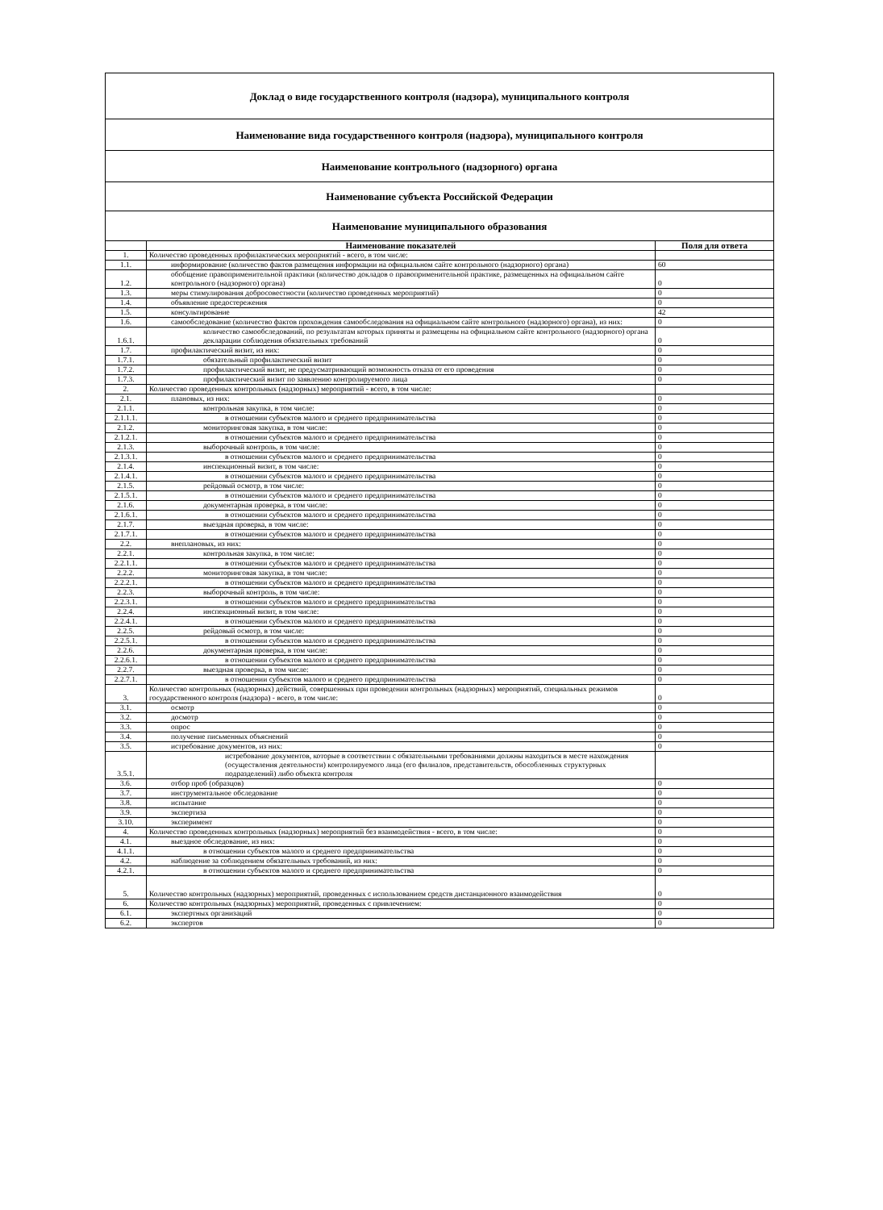| Доклад о виде государственного контроля (надзора), муниципального контроля | | |
| Наименование вида государственного контроля (надзора), муниципального контроля | | |
| Наименование контрольного (надзорного) органа | | |
| Наименование субъекта Российской Федерации | | |
| Наименование муниципального образования | | |
| | Наименование показателей | Поля для ответа |
| 1. | Количество проведенных профилактических мероприятий - всего, в том числе: | |
| 1.1. | информирование (количество фактов размещения информации на официальном сайте контрольного (надзорного) органа) | 60 |
| 1.2. | обобщение правоприменительной практики (количество докладов о правоприменительной практике, размещенных на официальном сайте контрольного (надзорного) органа) | 0 |
| 1.3. | меры стимулирования добросовестности (количество проведенных мероприятий) | 0 |
| 1.4. | объявление предостережения | 0 |
| 1.5. | консультирование | 42 |
| 1.6. | самообследование (количество фактов прохождения самообследования на официальном сайте контрольного (надзорного) органа), из них: | 0 |
| 1.6.1. | количество самообследований, по результатам которых приняты и размещены на официальном сайте контрольного (надзорного) органа декларации соблюдения обязательных требований | 0 |
| 1.7. | профилактический визит, из них: | 0 |
| 1.7.1. | обязательный профилактический визит | 0 |
| 1.7.2. | профилактический визит, не предусматривающий возможность отказа от его проведения | 0 |
| 1.7.3. | профилактический визит по заявлению контролируемого лица | 0 |
| 2. | Количество проведенных контрольных (надзорных) мероприятий - всего, в том числе: | |
| 2.1. | плановых, из них: | 0 |
| 2.1.1. | контрольная закупка, в том числе: | 0 |
| 2.1.1.1. | в отношении субъектов малого и среднего предпринимательства | 0 |
| 2.1.2. | мониторинговая закупка, в том числе: | 0 |
| 2.1.2.1. | в отношении субъектов малого и среднего предпринимательства | 0 |
| 2.1.3. | выборочный контроль, в том числе: | 0 |
| 2.1.3.1. | в отношении субъектов малого и среднего предпринимательства | 0 |
| 2.1.4. | инспекционный визит, в том числе: | 0 |
| 2.1.4.1. | в отношении субъектов малого и среднего предпринимательства | 0 |
| 2.1.5. | рейдовый осмотр, в том числе: | 0 |
| 2.1.5.1. | в отношении субъектов малого и среднего предпринимательства | 0 |
| 2.1.6. | документарная проверка, в том числе: | 0 |
| 2.1.6.1. | в отношении субъектов малого и среднего предпринимательства | 0 |
| 2.1.7. | выездная проверка, в том числе: | 0 |
| 2.1.7.1. | в отношении субъектов малого и среднего предпринимательства | 0 |
| 2.2. | внеплановых, из них: | 0 |
| 2.2.1. | контрольная закупка, в том числе: | 0 |
| 2.2.1.1. | в отношении субъектов малого и среднего предпринимательства | 0 |
| 2.2.2. | мониторинговая закупка, в том числе: | 0 |
| 2.2.2.1. | в отношении субъектов малого и среднего предпринимательства | 0 |
| 2.2.3. | выборочный контроль, в том числе: | 0 |
| 2.2.3.1. | в отношении субъектов малого и среднего предпринимательства | 0 |
| 2.2.4. | инспекционный визит, в том числе: | 0 |
| 2.2.4.1. | в отношении субъектов малого и среднего предпринимательства | 0 |
| 2.2.5. | рейдовый осмотр, в том числе: | 0 |
| 2.2.5.1. | в отношении субъектов малого и среднего предпринимательства | 0 |
| 2.2.6. | документарная проверка, в том числе: | 0 |
| 2.2.6.1. | в отношении субъектов малого и среднего предпринимательства | 0 |
| 2.2.7. | выездная проверка, в том числе: | 0 |
| 2.2.7.1. | в отношении субъектов малого и среднего предпринимательства | 0 |
| 3. | Количество контрольных (надзорных) действий, совершенных при проведении контрольных (надзорных) мероприятий, специальных режимов государственного контроля (надзора) - всего, в том числе: | 0 |
| 3.1. | осмотр | 0 |
| 3.2. | досмотр | 0 |
| 3.3. | опрос | 0 |
| 3.4. | получение письменных объяснений | 0 |
| 3.5. | истребование документов, из них: | 0 |
| 3.5.1. | истребование документов, которые в соответствии с обязательными требованиями должны находиться в месте нахождения (осуществления деятельности) контролируемого лица (его филиалов, представительств, обособленных структурных подразделений) либо объекта контроля | |
| 3.6. | отбор проб (образцов) | 0 |
| 3.7. | инструментальное обследование | 0 |
| 3.8. | испытание | 0 |
| 3.9. | экспертиза | 0 |
| 3.10. | эксперимент | 0 |
| 4. | Количество проведенных контрольных (надзорных) мероприятий без взаимодействия - всего, в том числе: | 0 |
| 4.1. | выездное обследование, из них: | 0 |
| 4.1.1. | в отношении субъектов малого и среднего предпринимательства | 0 |
| 4.2. | наблюдение за соблюдением обязательных требований, из них: | 0 |
| 4.2.1. | в отношении субъектов малого и среднего предпринимательства | 0 |
| 5. | Количество контрольных (надзорных) мероприятий, проведенных с использованием средств дистанционного взаимодействия | 0 |
| 6. | Количество контрольных (надзорных) мероприятий, проведенных с привлечением: | 0 |
| 6.1. | экспертных организаций | 0 |
| 6.2. | экспертов | 0 |